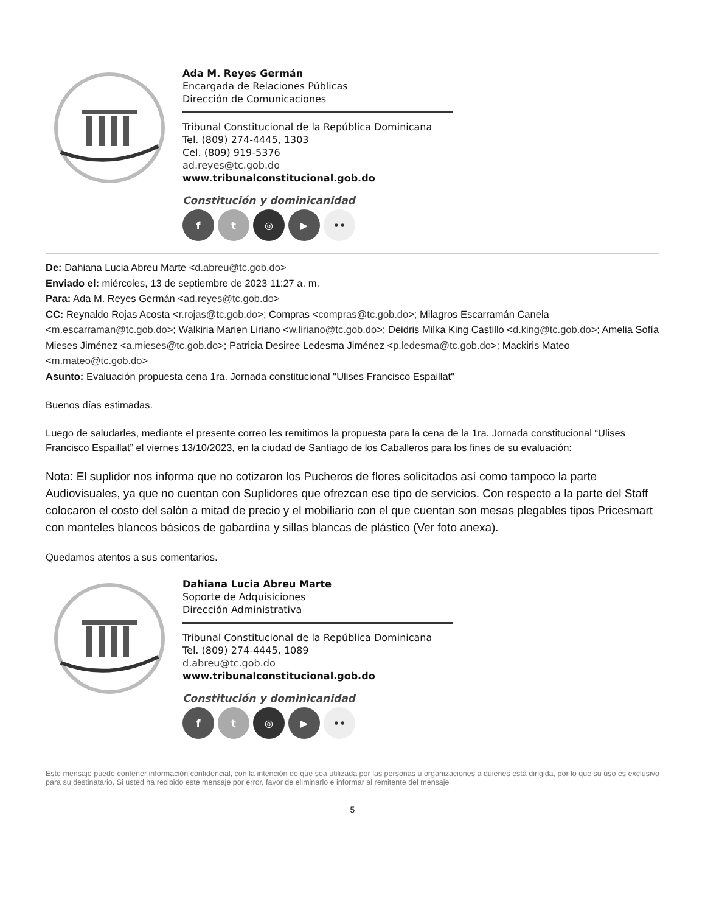Ada M. Reyes Germán
Encargada de Relaciones Públicas
Dirección de Comunicaciones
Tribunal Constitucional de la República Dominicana
Tel. (809) 274-4445, 1303
Cel. (809) 919-5376
ad.reyes@tc.gob.do
www.tribunalconstitucional.gob.do
Constitución y dominicanidad
f t ◎ ▶ ••
De: Dahiana Lucia Abreu Marte <d.abreu@tc.gob.do>
Enviado el: miércoles, 13 de septiembre de 2023 11:27 a. m.
Para: Ada M. Reyes Germán <ad.reyes@tc.gob.do>
CC: Reynaldo Rojas Acosta <r.rojas@tc.gob.do>; Compras <compras@tc.gob.do>; Milagros Escarramán Canela <m.escarraman@tc.gob.do>; Walkiria Marien Liriano <w.liriano@tc.gob.do>; Deidris Milka King Castillo <d.king@tc.gob.do>; Amelia Sofía Mieses Jiménez <a.mieses@tc.gob.do>; Patricia Desiree Ledesma Jiménez <p.ledesma@tc.gob.do>; Mackiris Mateo <m.mateo@tc.gob.do>
Asunto: Evaluación propuesta cena 1ra. Jornada constitucional "Ulises Francisco Espaillat"
Buenos días estimadas.
Luego de saludarles, mediante el presente correo les remitimos la propuesta para la cena de la 1ra. Jornada constitucional “Ulises Francisco Espaillat” el viernes 13/10/2023, en la ciudad de Santiago de los Caballeros para los fines de su evaluación:
Nota: El suplidor nos informa que no cotizaron los Pucheros de flores solicitados así como tampoco la parte Audiovisuales, ya que no cuentan con Suplidores que ofrezcan ese tipo de servicios. Con respecto a la parte del Staff colocaron el costo del salón a mitad de precio y el mobiliario con el que cuentan son mesas plegables tipos Pricesmart con manteles blancos básicos de gabardina y sillas blancas de plástico (Ver foto anexa).
Quedamos atentos a sus comentarios.
Dahiana Lucia Abreu Marte
Soporte de Adquisiciones
Dirección Administrativa
Tribunal Constitucional de la República Dominicana
Tel. (809) 274-4445, 1089
d.abreu@tc.gob.do
www.tribunalconstitucional.gob.do
Constitución y dominicanidad
f t ◎ ▶ ••
Este mensaje puede contener información confidencial, con la intención de que sea utilizada por las personas u organizaciones a quienes está dirigida, por lo que su uso es exclusivo para su destinatario. Si usted ha recibido este mensaje por error, favor de eliminarlo e informar al remitente del mensaje
5